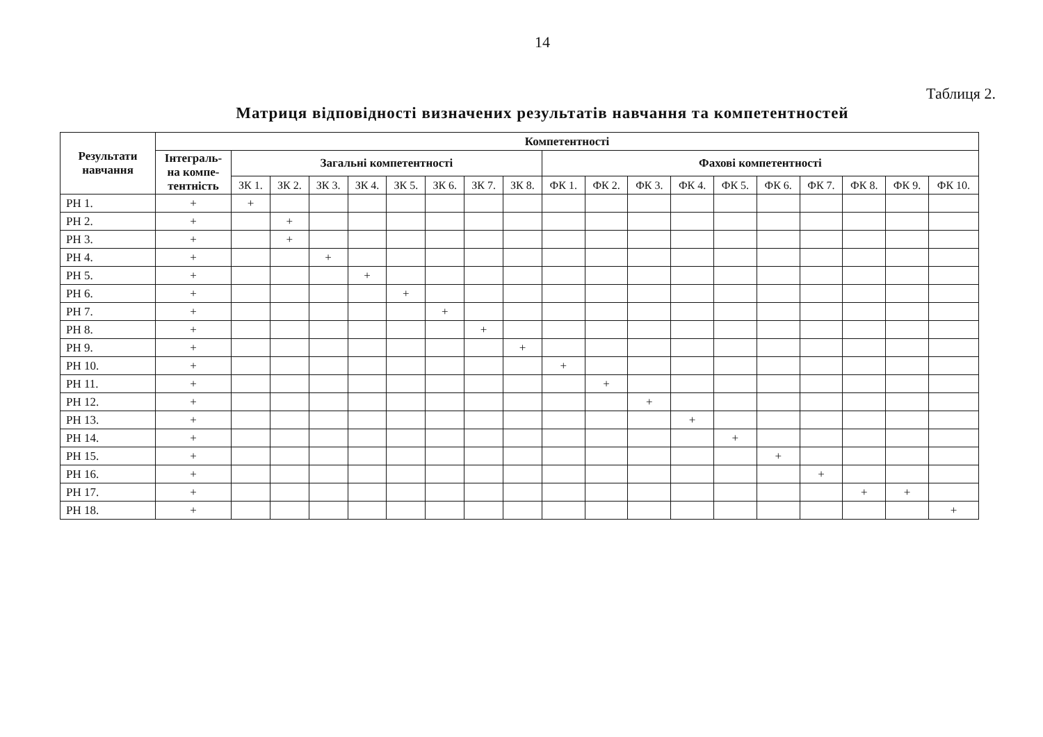14
Таблиця 2.
Матриця відповідності визначених результатів навчання та компетентностей
| Результати навчання | Компетентності | | | | | | | | | | | | | | | | | | |
| --- | --- | --- | --- | --- | --- | --- | --- | --- | --- | --- | --- | --- | --- | --- | --- | --- | --- | --- | --- |
| | Інтеграль-на компе-тентність | Загальні компетентності | | | | | | | | Фахові компетентності | | | | | | | | | |
| | | ЗК 1. | ЗК 2. | ЗК 3. | ЗК 4. | ЗК 5. | ЗК 6. | ЗК 7. | ЗК 8. | ФК 1. | ФК 2. | ФК 3. | ФК 4. | ФК 5. | ФК 6. | ФК 7. | ФК 8. | ФК 9. | ФК 10. |
| РН 1. | + | + | | | | | | | | | | | | | | | | | |
| РН 2. | + | | + | | | | | | | | | | | | | | | | |
| РН 3. | + | | + | | | | | | | | | | | | | | | | |
| РН 4. | + | | | + | | | | | | | | | | | | | | | |
| РН 5. | + | | | | + | | | | | | | | | | | | | | |
| РН 6. | + | | | | | + | | | | | | | | | | | | | |
| РН 7. | + | | | | | | + | | | | | | | | | | | | |
| РН 8. | + | | | | | | | + | | | | | | | | | | | |
| РН 9. | + | | | | | | | | + | | | | | | | | | | |
| РН 10. | + | | | | | | | | | + | | | | | | | | | |
| РН 11. | + | | | | | | | | | | + | | | | | | | | |
| РН 12. | + | | | | | | | | | | | + | | | | | | | |
| РН 13. | + | | | | | | | | | | | | + | | | | | | |
| РН 14. | + | | | | | | | | | | | | | + | | | | | |
| РН 15. | + | | | | | | | | | | | | | | + | | | | |
| РН 16. | + | | | | | | | | | | | | | | | + | | | |
| РН 17. | + | | | | | | | | | | | | | | | | + | + | |
| РН 18. | + | | | | | | | | | | | | | | | | | | + |